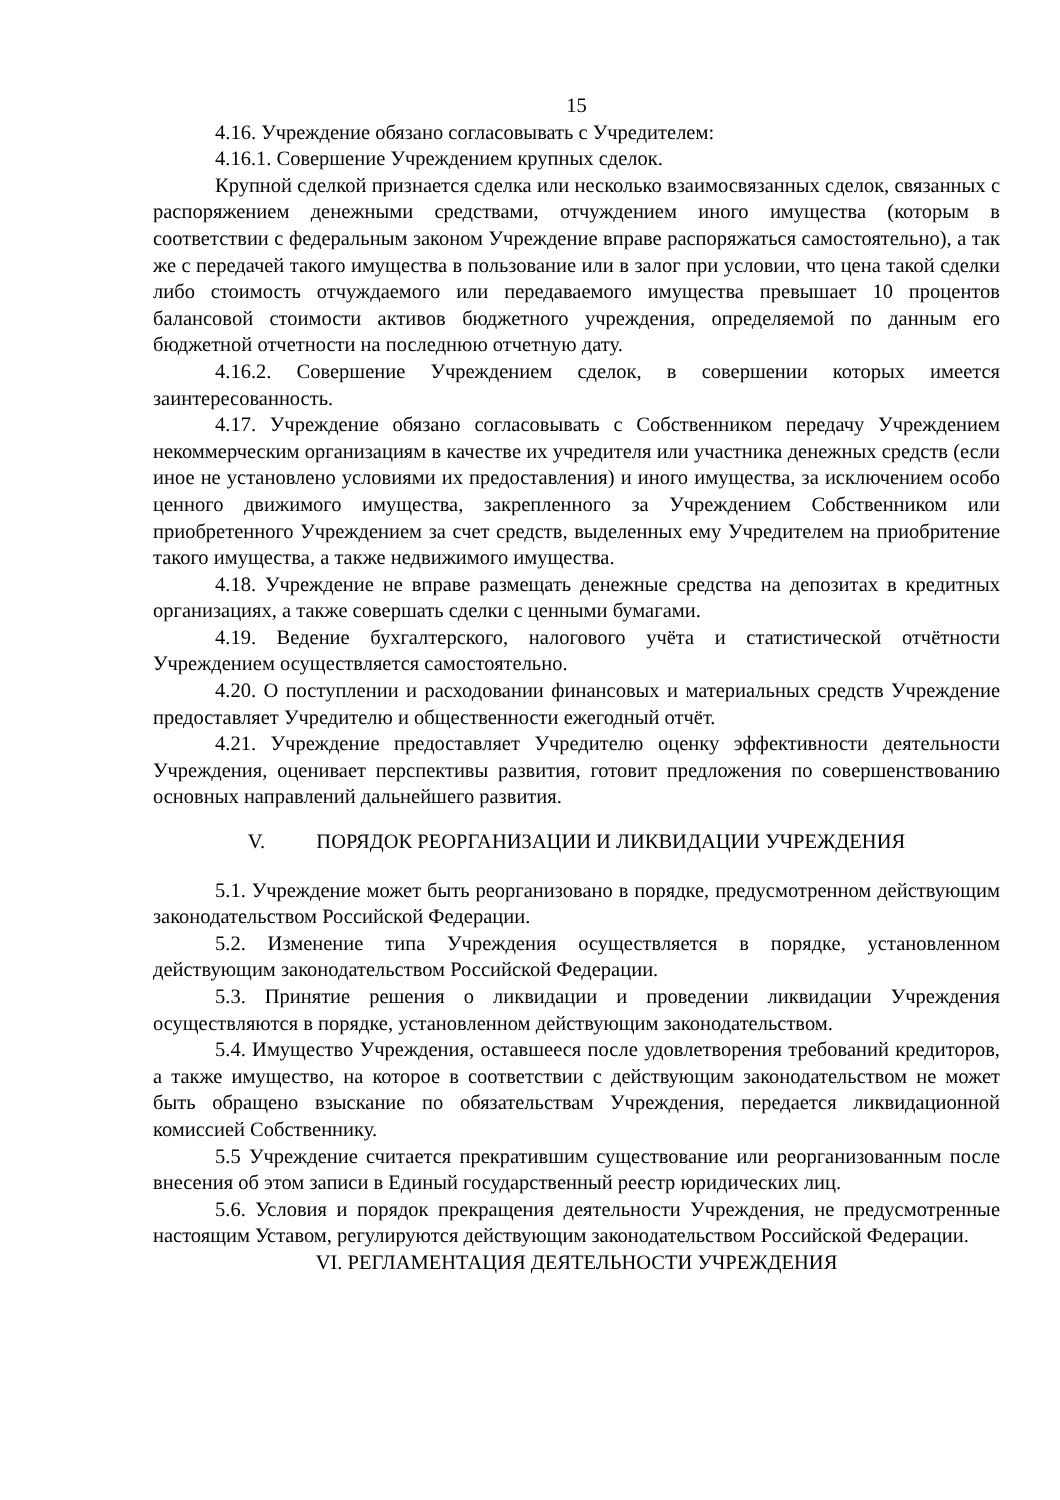15
4.16. Учреждение обязано согласовывать с Учредителем:
4.16.1. Совершение Учреждением крупных сделок.
Крупной сделкой признается сделка или несколько взаимосвязанных сделок, связанных с распоряжением денежными средствами, отчуждением иного имущества (которым в соответствии с федеральным законом Учреждение вправе распоряжаться самостоятельно), а так же с передачей такого имущества в пользование или в залог при условии, что цена такой сделки либо стоимость отчуждаемого или передаваемого имущества превышает 10 процентов балансовой стоимости активов бюджетного учреждения, определяемой по данным его бюджетной отчетности на последнюю отчетную дату.
4.16.2. Совершение Учреждением сделок, в совершении которых имеется заинтересованность.
4.17. Учреждение обязано согласовывать с Собственником передачу Учреждением некоммерческим организациям в качестве их учредителя или участника денежных средств (если иное не установлено условиями их предоставления) и иного имущества, за исключением особо ценного движимого имущества, закрепленного за Учреждением Собственником или приобретенного Учреждением за счет средств, выделенных ему Учредителем на приобритение такого имущества, а также недвижимого имущества.
4.18. Учреждение не вправе размещать денежные средства на депозитах в кредитных организациях, а также совершать сделки с ценными бумагами.
4.19. Ведение бухгалтерского, налогового учёта и статистической отчётности Учреждением осуществляется самостоятельно.
4.20. О поступлении и расходовании финансовых и материальных средств Учреждение предоставляет Учредителю и общественности ежегодный отчёт.
4.21. Учреждение предоставляет Учредителю оценку эффективности деятельности Учреждения, оценивает перспективы развития, готовит предложения по совершенствованию основных направлений дальнейшего развития.
V. ПОРЯДОК РЕОРГАНИЗАЦИИ И ЛИКВИДАЦИИ УЧРЕЖДЕНИЯ
5.1. Учреждение может быть реорганизовано в порядке, предусмотренном действующим законодательством Российской Федерации.
5.2. Изменение типа Учреждения осуществляется в порядке, установленном действующим законодательством Российской Федерации.
5.3. Принятие решения о ликвидации и проведении ликвидации Учреждения осуществляются в порядке, установленном действующим законодательством.
5.4. Имущество Учреждения, оставшееся после удовлетворения требований кредиторов, а также имущество, на которое в соответствии с действующим законодательством не может быть обращено взыскание по обязательствам Учреждения, передается ликвидационной комиссией Собственнику.
5.5 Учреждение считается прекратившим существование или реорганизованным после внесения об этом записи в Единый государственный реестр юридических лиц.
5.6. Условия и порядок прекращения деятельности Учреждения, не предусмотренные настоящим Уставом, регулируются действующим законодательством Российской Федерации.
VI. РЕГЛАМЕНТАЦИЯ ДЕЯТЕЛЬНОСТИ УЧРЕЖДЕНИЯ